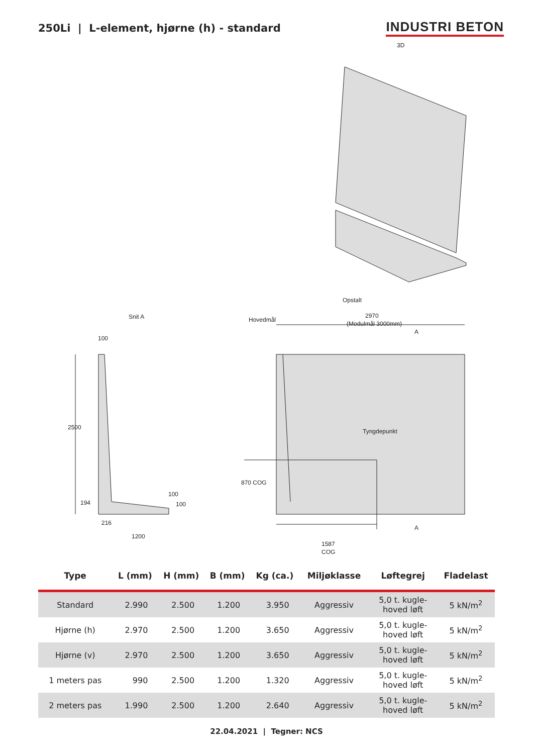250Li | L-element, hjørne (h) - standard
INDUSTRI BETON
3D
Opstalt
2970
(Modulmål 3000mm)
Hovedmål
A
Snit A
100
2500
194
100
100
216
1200
Tyngdepunkt
870 COG
A
1587
COG
| Type | L (mm) | H (mm) | B (mm) | Kg (ca.) | Miljøklasse | Løftegrej | Fladelast |
| --- | --- | --- | --- | --- | --- | --- | --- |
| Standard | 2.990 | 2.500 | 1.200 | 3.950 | Aggressiv | 5,0 t. kugle- hoved løft | 5 kN/m<sup>2</sup> |
| Hjørne (h) | 2.970 | 2.500 | 1.200 | 3.650 | Aggressiv | 5,0 t. kugle- hoved løft | 5 kN/m<sup>2</sup> |
| Hjørne (v) | 2.970 | 2.500 | 1.200 | 3.650 | Aggressiv | 5,0 t. kugle- hoved løft | 5 kN/m<sup>2</sup> |
| 1 meters pas | 990 | 2.500 | 1.200 | 1.320 | Aggressiv | 5,0 t. kugle- hoved løft | 5 kN/m<sup>2</sup> |
| 2 meters pas | 1.990 | 2.500 | 1.200 | 2.640 | Aggressiv | 5,0 t. kugle- hoved løft | 5 kN/m<sup>2</sup> |
22.04.2021 | Tegner: NCS